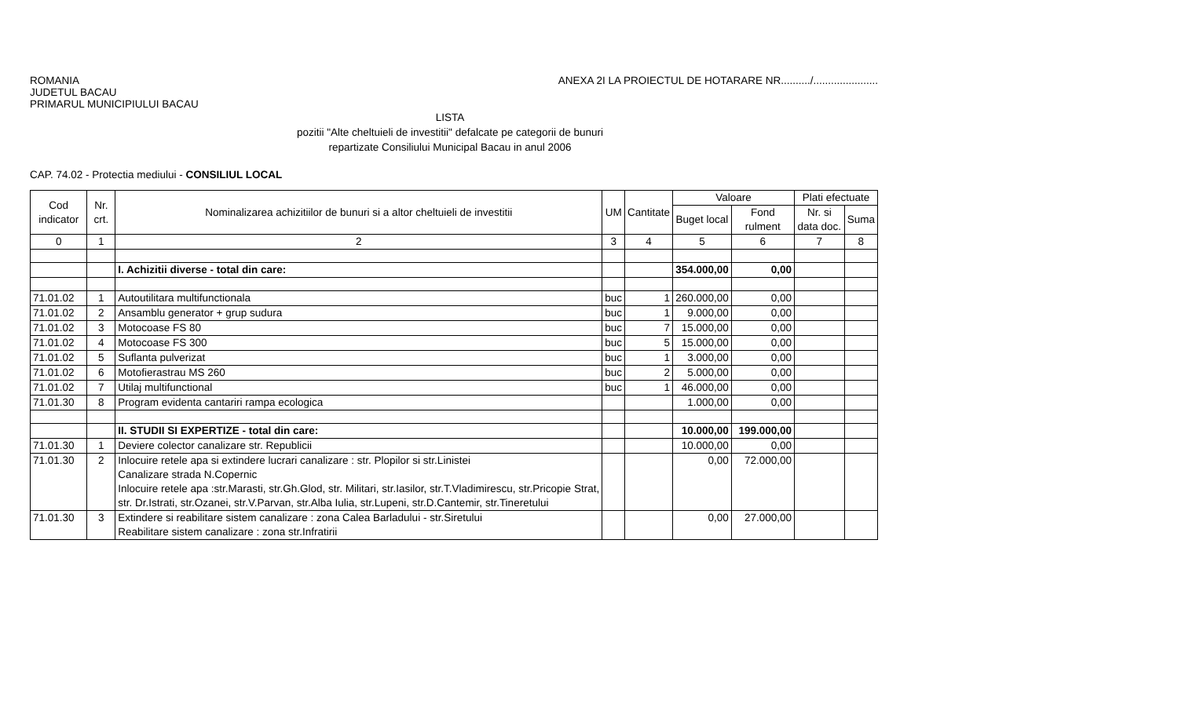ROMANIA
JUDETUL BACAU
PRIMARUL MUNICIPIULUI BACAU
ANEXA 2I LA PROIECTUL DE HOTARARE NR........../......................
LISTA
pozitii "Alte cheltuieli de investitii" defalcate pe categorii de bunuri
repartizate Consiliului Municipal Bacau in anul 2006
CAP. 74.02 - Protectia mediului - CONSILIUL LOCAL
| Cod indicator | Nr. crt. | Nominalizarea achizitiilor de bunuri si a altor cheltuieli de investitii | UM | Cantitate | Valoare | | Plati efectuate | |
| --- | --- | --- | --- | --- | --- | --- | --- | --- |
| | | | | | Buget local | Fond rulment | Nr. si data doc. | Suma |
| 0 | 1 | 2 | 3 | 4 | 5 | 6 | 7 | 8 |
| | | I. Achizitii diverse - total din care: | | | 354.000,00 | 0,00 | | |
| 71.01.02 | 1 | Autoutilitara multifunctionala | buc | 1 | 260.000,00 | 0,00 | | |
| 71.01.02 | 2 | Ansamblu generator + grup sudura | buc | 1 | 9.000,00 | 0,00 | | |
| 71.01.02 | 3 | Motocoase FS 80 | buc | 7 | 15.000,00 | 0,00 | | |
| 71.01.02 | 4 | Motocoase FS 300 | buc | 5 | 15.000,00 | 0,00 | | |
| 71.01.02 | 5 | Suflanta pulverizat | buc | 1 | 3.000,00 | 0,00 | | |
| 71.01.02 | 6 | Motofierastrau MS 260 | buc | 2 | 5.000,00 | 0,00 | | |
| 71.01.02 | 7 | Utilaj multifunctional | buc | 1 | 46.000,00 | 0,00 | | |
| 71.01.30 | 8 | Program evidenta cantariri rampa ecologica | | | 1.000,00 | 0,00 | | |
| | | II. STUDII SI EXPERTIZE - total din care: | | | 10.000,00 | 199.000,00 | | |
| 71.01.30 | 1 | Deviere colector canalizare str. Republicii | | | 10.000,00 | 0,00 | | |
| 71.01.30 | 2 | Inlocuire retele apa si extindere lucrari canalizare : str. Plopilor si str.Linistei Canalizare strada N.Copernic Inlocuire retele apa :str.Marasti, str.Gh.Glod, str. Militari, str.Iasilor, str.T.Vladimirescu, str.Pricopie Strat, str. Dr.Istrati, str.Ozanei, str.V.Parvan, str.Alba Iulia, str.Lupeni, str.D.Cantemir, str.Tineretului | | | 0,00 | 72.000,00 | | |
| 71.01.30 | 3 | Extindere si reabilitare sistem canalizare : zona Calea Barladului - str.Siretului Reabilitare sistem canalizare : zona str.Infratirii | | | 0,00 | 27.000,00 | | |